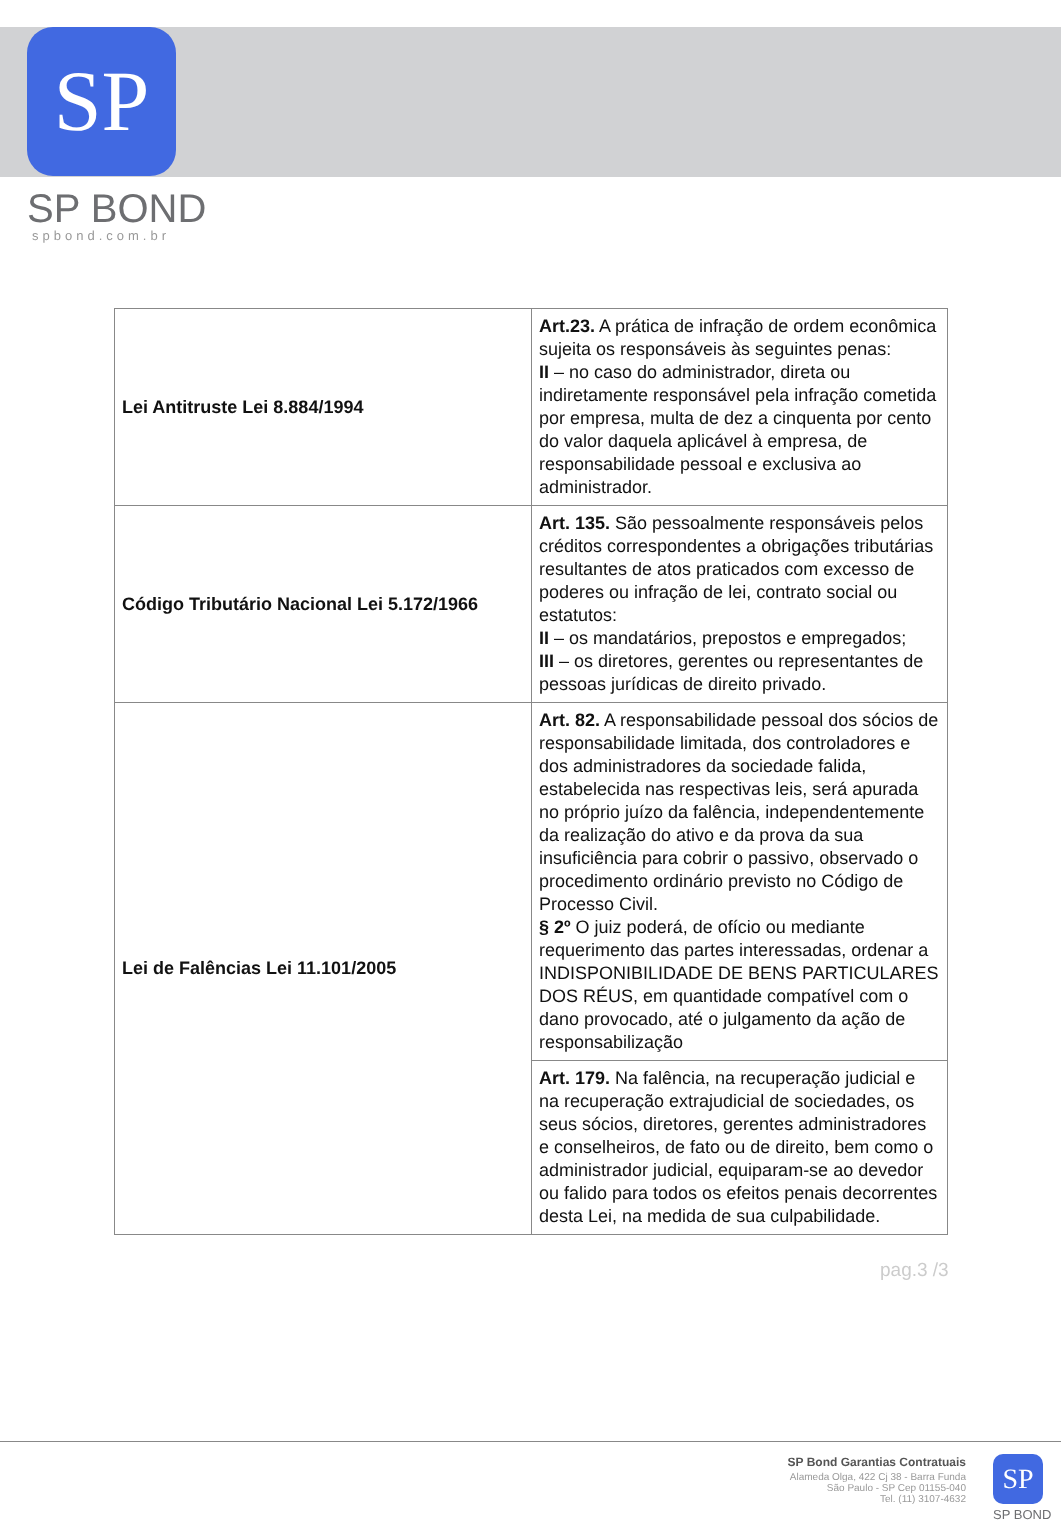SP
SP BOND
spbond.com.br
| Lei Antitruste Lei 8.884/1994 | Art.23. A prática de infração de ordem econômica sujeita os responsáveis às seguintes penas: II – no caso do administrador, direta ou indiretamente responsável pela infração cometida por empresa, multa de dez a cinquenta por cento do valor daquela aplicável à empresa, de responsabilidade pessoal e exclusiva ao administrador. |
| Código Tributário Nacional Lei 5.172/1966 | Art. 135. São pessoalmente responsáveis pelos créditos correspondentes a obrigações tributárias resultantes de atos praticados com excesso de poderes ou infração de lei, contrato social ou estatutos: II – os mandatários, prepostos e empregados; III – os diretores, gerentes ou representantes de pessoas jurídicas de direito privado. |
| Lei de Falências Lei 11.101/2005 | Art. 82. A responsabilidade pessoal dos sócios de responsabilidade limitada, dos controladores e dos administradores da sociedade falida, estabelecida nas respectivas leis, será apurada no próprio juízo da falência, independentemente da realização do ativo e da prova da sua insuficiência para cobrir o passivo, observado o procedimento ordinário previsto no Código de Processo Civil. § 2º O juiz poderá, de ofício ou mediante requerimento das partes interessadas, ordenar a INDISPONIBILIDADE DE BENS PARTICULARES DOS RÉUS, em quantidade compatível com o dano provocado, até o julgamento da ação de responsabilização |
| | Art. 179. Na falência, na recuperação judicial e na recuperação extrajudicial de sociedades, os seus sócios, diretores, gerentes administradores e conselheiros, de fato ou de direito, bem como o administrador judicial, equiparam-se ao devedor ou falido para todos os efeitos penais decorrentes desta Lei, na medida de sua culpabilidade. |
pag.3 /3
SP Bond Garantias Contratuais
Alameda Olga, 422 Cj 38 - Barra Funda
São Paulo - SP Cep 01155-040
Tel. (11) 3107-4632
SP
SP BOND